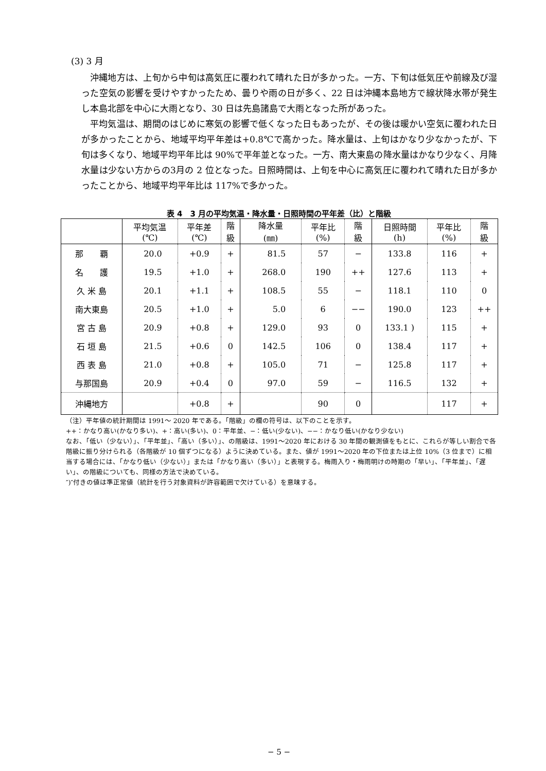(3) 3 月
沖縄地方は、上旬から中旬は高気圧に覆われて晴れた日が多かった。一方、下旬は低気圧や前線及び湿った空気の影響を受けやすかったため、曇りや雨の日が多く、22 日は沖縄本島地方で線状降水帯が発生し本島北部を中心に大雨となり、30 日は先島諸島で大雨となった所があった。
平均気温は、期間のはじめに寒気の影響で低くなった日もあったが、その後は暖かい空気に覆われた日が多かったことから、地域平均平年差は+0.8℃で高かった。降水量は、上旬はかなり少なかったが、下旬は多くなり、地域平均平年比は 90%で平年並となった。一方、南大東島の降水量はかなり少なく、月降水量は少ない方からの3月の 2 位となった。日照時間は、上旬を中心に高気圧に覆われて晴れた日が多かったことから、地域平均平年比は 117%で多かった。
表 4　3 月の平均気温・降水量・日照時間の平年差（比）と階級
| | 平均気温 (℃) | 平年差 (℃) | 階 級 | 降水量 (㎜) | 平年比 (%) | 階 級 | 日照時間 (h) | 平年比 (%) | 階 級 |
| --- | --- | --- | --- | --- | --- | --- | --- | --- | --- |
| 那 覇 | 20.0 | +0.9 | + | 81.5 | 57 | − | 133.8 | 116 | + |
| 名 護 | 19.5 | +1.0 | + | 268.0 | 190 | ++ | 127.6 | 113 | + |
| 久 米 島 | 20.1 | +1.1 | + | 108.5 | 55 | − | 118.1 | 110 | 0 |
| 南大東島 | 20.5 | +1.0 | + | 5.0 | 6 | −− | 190.0 | 123 | ++ |
| 宮 古 島 | 20.9 | +0.8 | + | 129.0 | 93 | 0 | 133.1 ) | 115 | + |
| 石 垣 島 | 21.5 | +0.6 | 0 | 142.5 | 106 | 0 | 138.4 | 117 | + |
| 西 表 島 | 21.0 | +0.8 | + | 105.0 | 71 | − | 125.8 | 117 | + |
| 与那国島 | 20.9 | +0.4 | 0 | 97.0 | 59 | − | 116.5 | 132 | + |
| 沖縄地方 | | +0.8 | + | | 90 | 0 | | 117 | + |
（注）平年値の統計期間は 1991～ 2020 年である。「階級」の欄の符号は、以下のことを示す。
++：かなり高い(かなり多い)、+：高い(多い)、0：平年並、−：低い(少ない)、−−：かなり低い(かなり少ない)
なお、「低い（少ない）」、「平年並」、「高い（多い）」、の階級は、1991～2020 年における 30 年間の観測値をもとに、これらが等しい割合で各階級に振り分けられる（各階級が 10 個ずつになる）ように決めている。また、値が 1991～2020 年の下位または上位 10%（3 位まで）に相当する場合には、「かなり低い（少ない）」または「かなり高い（多い）」と表現する。梅雨入り・梅雨明けの時期の「早い」、「平年並」、「遅い」、の階級についても、同様の方法で決めている。
″)″付きの値は準正常値（統計を行う対象資料が許容範囲で欠けている）を意味する。
− 5 −